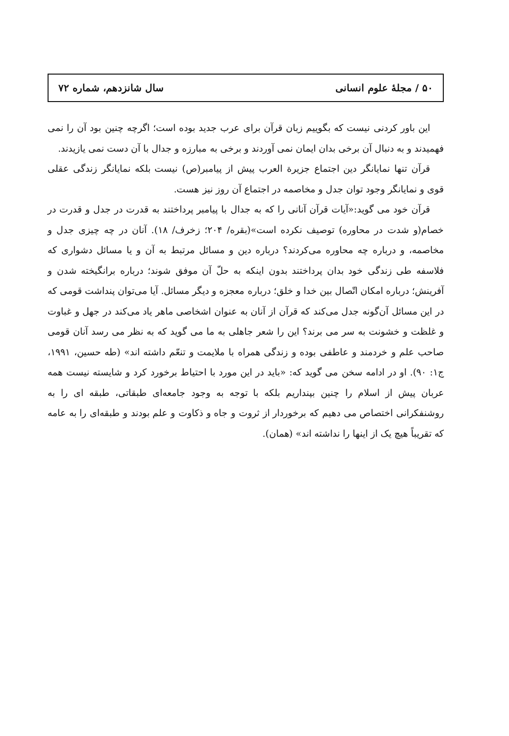۵۰ / مجلهٔ علوم انسانی سال شانزدهم، شماره ۷۲
این باور کردنی نیست که بگوییم زبان قرآن برای عرب جدید بوده است؛ اگرچه چنین بود آن را نمی فهمیدند و به دنبال آن برخی بدان ایمان نمی آوردند و برخی به مبارزه و جدال با آن دست نمی یازیدند.
قرآن تنها نمایانگر دین اجتماع جزیرة العرب پیش از پیامبر(ص) نیست بلکه نمایانگر زندگی عقلی قوی و نمایانگر وجود توان جدل و مخاصمه در اجتماع آن روز نیز هست.
قرآن خود می گوید:«آیات قرآن آنانی را که به جدال با پیامبر پرداختند به قدرت در جدل و قدرت در خصام(و شدت در محاوره) توصیف نکرده است»(بقره/ ۲۰۴؛ زخرف/ ۱۸). آنان در چه چیزی جدل و مخاصمه، و درباره چه محاوره می‌کردند؟ درباره دین و مسائل مرتبط به آن و یا مسائل دشواری که فلاسفه طی زندگی خود بدان پرداختند بدون اینکه به حلّ آن موفق شوند؛ درباره برانگیخته شدن و آفرینش؛ درباره امکان اتّصال بین خدا و خلق؛ درباره معجزه و دیگر مسائل. آیا می‌توان پنداشت قومی که در این مسائل آن‌گونه جدل می‌کند که قرآن از آنان به عنوان اشخاصی ماهر یاد می‌کند در جهل و غباوت و غلظت و خشونت به سر می برند؟ این را شعر جاهلی به ما می گوید که به نظر می رسد آنان قومی صاحب علم و خردمند و عاطفی بوده و زندگی همراه با ملایمت و تنعّم داشته اند» (طه حسین، ۱۹۹۱، ج۱: ۹۰). او در ادامه سخن می گوید که: «باید در این مورد با احتیاط برخورد کرد و شایسته نیست همه عربان پیش از اسلام را چنین بپنداریم بلکه با توجه به وجود جامعه‌ای طبقاتی، طبقه ای را به روشنفکرانی اختصاص می دهیم که برخوردار از ثروت و جاه و ذکاوت و علم بودند و طبقه‌ای را به عامه که تقریباً هیچ یک از اینها را نداشته اند» (همان).